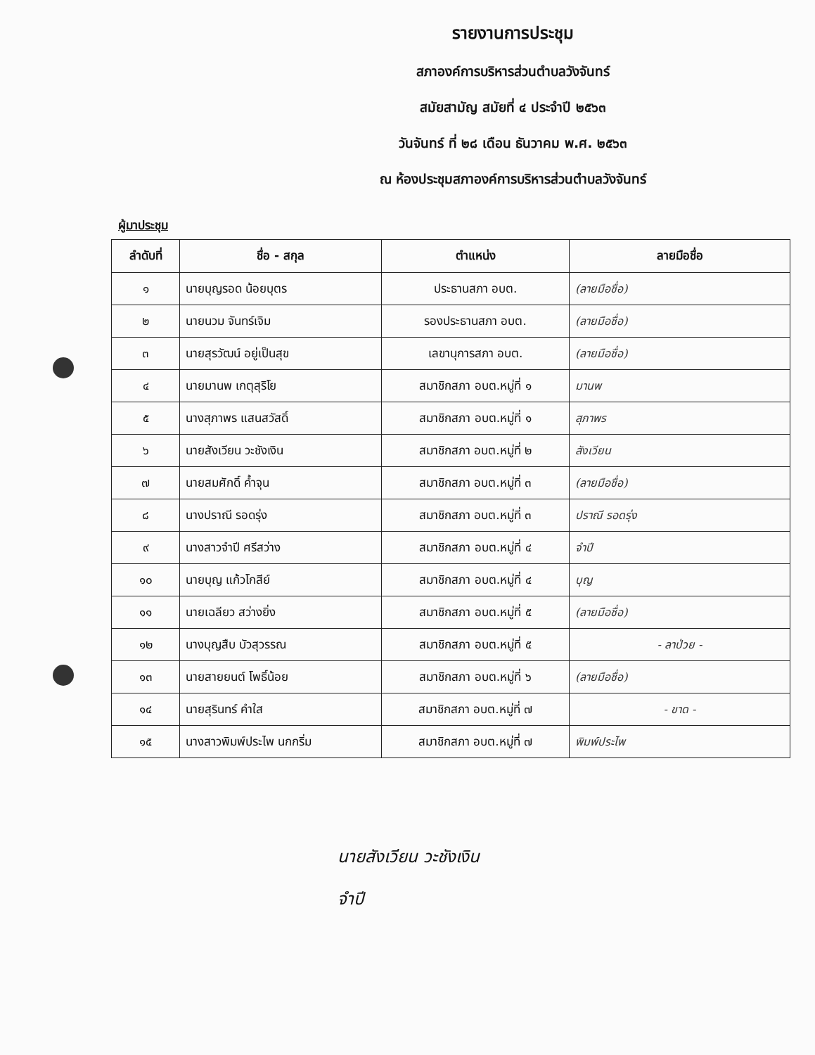รายงานการประชุม
สภาองค์การบริหารส่วนตำบลวังจันทร์
สมัยสามัญ สมัยที่ ๔ ประจำปี ๒๕๖๓
วันจันทร์ ที่ ๒๘ เดือน ธันวาคม พ.ศ. ๒๕๖๓
ณ ห้องประชุมสภาองค์การบริหารส่วนตำบลวังจันทร์
ผู้มาประชุม
| ลำดับที่ | ชื่อ - สกุล | ตำแหน่ง | ลายมือชื่อ |
| --- | --- | --- | --- |
| ๑ | นายบุญรอด น้อยบุตร | ประธานสภา อบต. | (ลายมือชื่อ) |
| ๒ | นายนวม จันทร์เจิม | รองประธานสภา อบต. | (ลายมือชื่อ) |
| ๓ | นายสุรวัฒน์ อยู่เป็นสุข | เลขานุการสภา อบต. | (ลายมือชื่อ) |
| ๔ | นายมานพ เกตุสุริโย | สมาชิกสภา อบต.หมู่ที่ ๑ | มานพ |
| ๕ | นางสุภาพร แสนสวัสดิ์ | สมาชิกสภา อบต.หมู่ที่ ๑ | สุภาพร |
| ๖ | นายสังเวียน วะชังเงิน | สมาชิกสภา อบต.หมู่ที่ ๒ | สังเวียน |
| ๗ | นายสมศักดิ์ ค้ำจุน | สมาชิกสภา อบต.หมู่ที่ ๓ | (ลายมือชื่อ) |
| ๘ | นางปราณี รอดรุ่ง | สมาชิกสภา อบต.หมู่ที่ ๓ | ปราณี รอดรุ่ง |
| ๙ | นางสาวจำปี ศรีสว่าง | สมาชิกสภา อบต.หมู่ที่ ๔ | จำปี |
| ๑๐ | นายบุญ แก้วโกสีย์ | สมาชิกสภา อบต.หมู่ที่ ๔ | บุญ |
| ๑๑ | นายเฉลียว สว่างยิ่ง | สมาชิกสภา อบต.หมู่ที่ ๕ | (ลายมือชื่อ) |
| ๑๒ | นางบุญสืบ บัวสุวรรณ | สมาชิกสภา อบต.หมู่ที่ ๕ | - ลาป่วย - |
| ๑๓ | นายสายยนต์ โพธิ์น้อย | สมาชิกสภา อบต.หมู่ที่ ๖ | (ลายมือชื่อ) |
| ๑๔ | นายสุรินทร์ คำใส | สมาชิกสภา อบต.หมู่ที่ ๗ | - ขาด - |
| ๑๕ | นางสาวพิมพ์ประไพ นกกริ่ม | สมาชิกสภา อบต.หมู่ที่ ๗ | พิมพ์ประไพ |
นายสังเวียน วะชังเงิน
จำปี